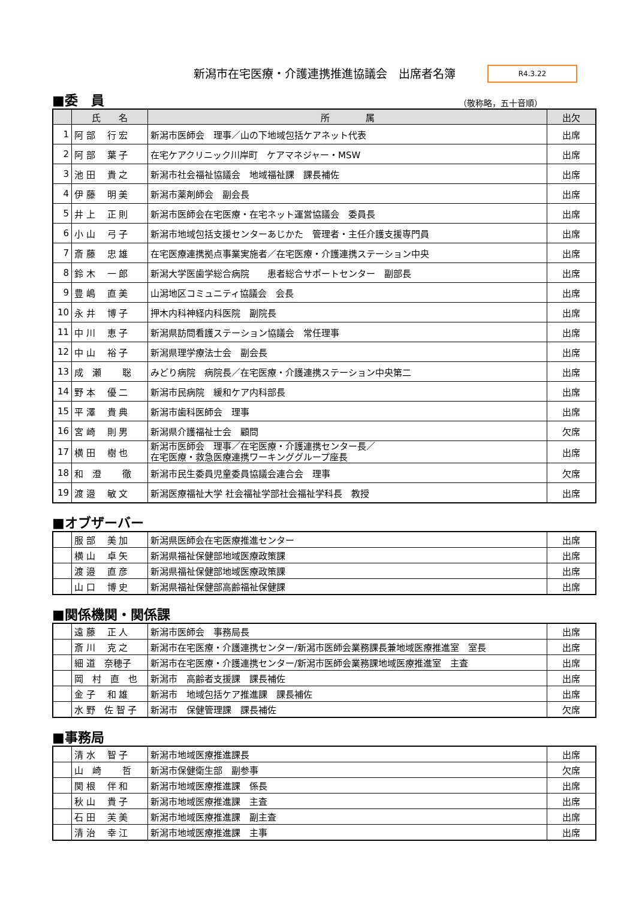新潟市在宅医療・介護連携推進協議会　出席者名簿
R4.3.22
■委　員 （敬称略，五十音順）
| | 氏 名 | 所 属 | 出欠 |
| --- | --- | --- | --- |
| 1 | 阿 部 行 宏 | 新潟市医師会 理事／山の下地域包括ケアネット代表 | 出席 |
| 2 | 阿 部 葉 子 | 在宅ケアクリニック川岸町 ケアマネジャー・MSW | 出席 |
| 3 | 池 田 貴 之 | 新潟市社会福祉協議会 地域福祉課 課長補佐 | 出席 |
| 4 | 伊 藤 明 美 | 新潟市薬剤師会 副会長 | 出席 |
| 5 | 井 上 正 則 | 新潟市医師会在宅医療・在宅ネット運営協議会 委員長 | 出席 |
| 6 | 小 山 弓 子 | 新潟市地域包括支援センターあじかた 管理者・主任介護支援専門員 | 出席 |
| 7 | 斎 藤 忠 雄 | 在宅医療連携拠点事業実施者／在宅医療・介護連携ステーション中央 | 出席 |
| 8 | 鈴 木 一 郎 | 新潟大学医歯学総合病院 患者総合サポートセンター 副部長 | 出席 |
| 9 | 豊 嶋 直 美 | 山潟地区コミュニティ協議会 会長 | 出席 |
| 10 | 永 井 博 子 | 押木内科神経内科医院 副院長 | 出席 |
| 11 | 中 川 恵 子 | 新潟県訪問看護ステーション協議会 常任理事 | 出席 |
| 12 | 中 山 裕 子 | 新潟県理学療法士会 副会長 | 出席 |
| 13 | 成 瀬 聡 | みどり病院 病院長／在宅医療・介護連携ステーション中央第二 | 出席 |
| 14 | 野 本 優 二 | 新潟市民病院 緩和ケア内科部長 | 出席 |
| 15 | 平 澤 貴 典 | 新潟市歯科医師会 理事 | 出席 |
| 16 | 宮 崎 則 男 | 新潟県介護福祉士会 顧問 | 欠席 |
| 17 | 横 田 樹 也 | 新潟市医師会 理事／在宅医療・介護連携センター長／ 在宅医療・救急医療連携ワーキンググループ座長 | 出席 |
| 18 | 和 澄 徹 | 新潟市民生委員児童委員協議会連合会 理事 | 欠席 |
| 19 | 渡 邉 敏 文 | 新潟医療福祉大学 社会福祉学部社会福祉学科長 教授 | 出席 |
■オブザーバー
| | 服 部 美 加 | 新潟県医師会在宅医療推進センター | 出席 |
| | 横 山 卓 矢 | 新潟県福祉保健部地域医療政策課 | 出席 |
| | 渡 邉 直 彦 | 新潟県福祉保健部地域医療政策課 | 出席 |
| | 山 口 博 史 | 新潟県福祉保健部高齢福祉保健課 | 出席 |
■関係機関・関係課
| | 遠 藤 正 人 | 新潟市医師会 事務局長 | 出席 |
| | 斎 川 克 之 | 新潟市在宅医療・介護連携センター/新潟市医師会業務課長兼地域医療推進室 室長 | 出席 |
| | 細 道 奈穂子 | 新潟市在宅医療・介護連携センター/新潟市医師会業務課地域医療推進室 主査 | 出席 |
| | 岡 村 直 也 | 新潟市 高齢者支援課 課長補佐 | 出席 |
| | 金 子 和 雄 | 新潟市 地域包括ケア推進課 課長補佐 | 出席 |
| | 水 野 佐 智 子 | 新潟市 保健管理課 課長補佐 | 欠席 |
■事務局
| | 清 水 智 子 | 新潟市地域医療推進課長 | 出席 |
| | 山 崎 哲 | 新潟市保健衛生部 副参事 | 欠席 |
| | 関 根 伴 和 | 新潟市地域医療推進課 係長 | 出席 |
| | 秋 山 貴 子 | 新潟市地域医療推進課 主査 | 出席 |
| | 石 田 芙 美 | 新潟市地域医療推進課 副主査 | 出席 |
| | 清 治 幸 江 | 新潟市地域医療推進課 主事 | 出席 |